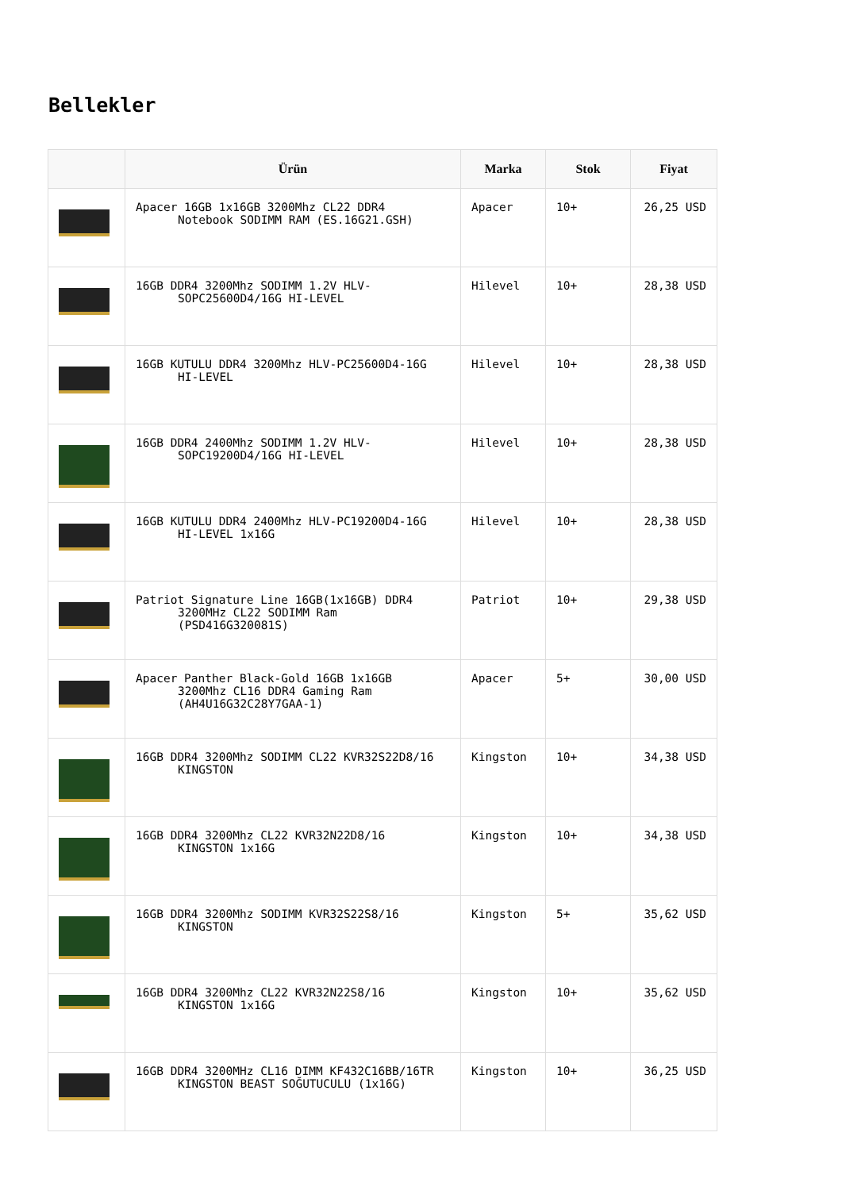Bellekler
| | Ürün | Marka | Stok | Fiyat |
| --- | --- | --- | --- | --- |
| | Apacer 16GB 1x16GB 3200Mhz CL22 DDR4 Notebook SODIMM RAM (ES.16G21.GSH) | Apacer | 10+ | 26,25 USD |
| | 16GB DDR4 3200Mhz SODIMM 1.2V HLV- SOPC25600D4/16G HI-LEVEL | Hilevel | 10+ | 28,38 USD |
| | 16GB KUTULU DDR4 3200Mhz HLV-PC25600D4-16G HI-LEVEL | Hilevel | 10+ | 28,38 USD |
| | 16GB DDR4 2400Mhz SODIMM 1.2V HLV- SOPC19200D4/16G HI-LEVEL | Hilevel | 10+ | 28,38 USD |
| | 16GB KUTULU DDR4 2400Mhz HLV-PC19200D4-16G HI-LEVEL 1x16G | Hilevel | 10+ | 28,38 USD |
| | Patriot Signature Line 16GB(1x16GB) DDR4 3200MHz CL22 SODIMM Ram (PSD416G320081S) | Patriot | 10+ | 29,38 USD |
| | Apacer Panther Black-Gold 16GB 1x16GB 3200Mhz CL16 DDR4 Gaming Ram (AH4U16G32C28Y7GAA-1) | Apacer | 5+ | 30,00 USD |
| | 16GB DDR4 3200Mhz SODIMM CL22 KVR32S22D8/16 KINGSTON | Kingston | 10+ | 34,38 USD |
| | 16GB DDR4 3200Mhz CL22 KVR32N22D8/16 KINGSTON 1x16G | Kingston | 10+ | 34,38 USD |
| | 16GB DDR4 3200Mhz SODIMM KVR32S22S8/16 KINGSTON | Kingston | 5+ | 35,62 USD |
| | 16GB DDR4 3200Mhz CL22 KVR32N22S8/16 KINGSTON 1x16G | Kingston | 10+ | 35,62 USD |
| | 16GB DDR4 3200MHz CL16 DIMM KF432C16BB/16TR KINGSTON BEAST SOĞUTUCULU (1x16G) | Kingston | 10+ | 36,25 USD |